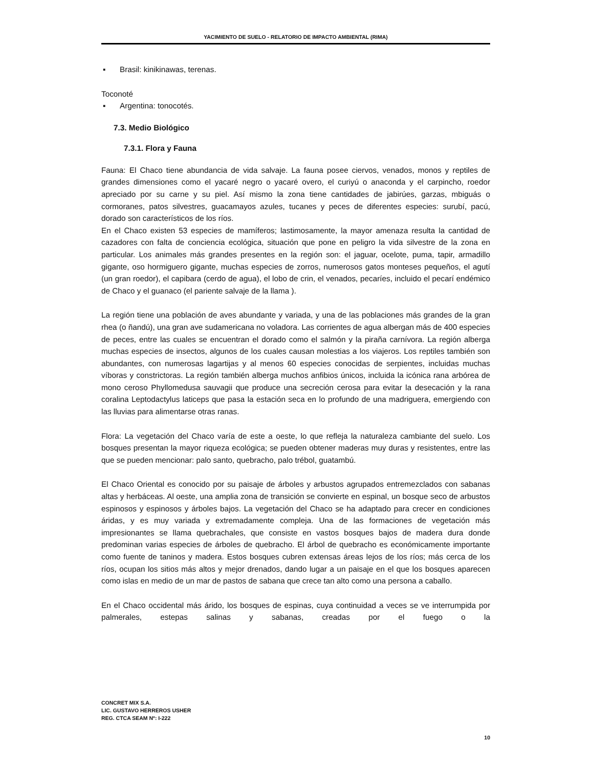YACIMIENTO DE SUELO - RELATORIO DE IMPACTO AMBIENTAL (RIMA)
▪ Brasil: kinikinawas, terenas.
Toconoté
▪ Argentina: tonocotés.
7.3. Medio Biológico
7.3.1. Flora y Fauna
Fauna: El Chaco tiene abundancia de vida salvaje. La fauna posee ciervos, venados, monos y reptiles de grandes dimensiones como el yacaré negro o yacaré overo, el curiyú o anaconda y el carpincho, roedor apreciado por su carne y su piel. Así mismo la zona tiene cantidades de jabirúes, garzas, mbiguás o cormoranes, patos silvestres, guacamayos azules, tucanes y peces de diferentes especies: surubí, pacú, dorado son característicos de los ríos.
En el Chaco existen 53 especies de mamíferos; lastimosamente, la mayor amenaza resulta la cantidad de cazadores con falta de conciencia ecológica, situación que pone en peligro la vida silvestre de la zona en particular. Los animales más grandes presentes en la región son: el jaguar, ocelote, puma, tapir, armadillo gigante, oso hormiguero gigante, muchas especies de zorros, numerosos gatos monteses pequeños, el agutí (un gran roedor), el capibara (cerdo de agua), el lobo de crin, el venados, pecaríes, incluido el pecarí endémico de Chaco y el guanaco (el pariente salvaje de la llama ).
La región tiene una población de aves abundante y variada, y una de las poblaciones más grandes de la gran rhea (o ñandú), una gran ave sudamericana no voladora. Las corrientes de agua albergan más de 400 especies de peces, entre las cuales se encuentran el dorado como el salmón y la piraña carnívora. La región alberga muchas especies de insectos, algunos de los cuales causan molestias a los viajeros. Los reptiles también son abundantes, con numerosas lagartijas y al menos 60 especies conocidas de serpientes, incluidas muchas víboras y constrictoras. La región también alberga muchos anfibios únicos, incluida la icónica rana arbórea de mono ceroso Phyllomedusa sauvagii que produce una secreción cerosa para evitar la desecación y la rana coralina Leptodactylus laticeps que pasa la estación seca en lo profundo de una madriguera, emergiendo con las lluvias para alimentarse otras ranas.
Flora: La vegetación del Chaco varía de este a oeste, lo que refleja la naturaleza cambiante del suelo. Los bosques presentan la mayor riqueza ecológica; se pueden obtener maderas muy duras y resistentes, entre las que se pueden mencionar: palo santo, quebracho, palo trébol, guatambú.
El Chaco Oriental es conocido por su paisaje de árboles y arbustos agrupados entremezclados con sabanas altas y herbáceas. Al oeste, una amplia zona de transición se convierte en espinal, un bosque seco de arbustos espinosos y espinosos y árboles bajos. La vegetación del Chaco se ha adaptado para crecer en condiciones áridas, y es muy variada y extremadamente compleja. Una de las formaciones de vegetación más impresionantes se llama quebrachales, que consiste en vastos bosques bajos de madera dura donde predominan varias especies de árboles de quebracho. El árbol de quebracho es económicamente importante como fuente de taninos y madera. Estos bosques cubren extensas áreas lejos de los ríos; más cerca de los ríos, ocupan los sitios más altos y mejor drenados, dando lugar a un paisaje en el que los bosques aparecen como islas en medio de un mar de pastos de sabana que crece tan alto como una persona a caballo.
En el Chaco occidental más árido, los bosques de espinas, cuya continuidad a veces se ve interrumpida por palmerales, estepas salinas y sabanas, creadas por el fuego o la
CONCRET MIX S.A.
LIC. GUSTAVO HERREROS USHER
REG. CTCA SEAM Nº: I-222
10